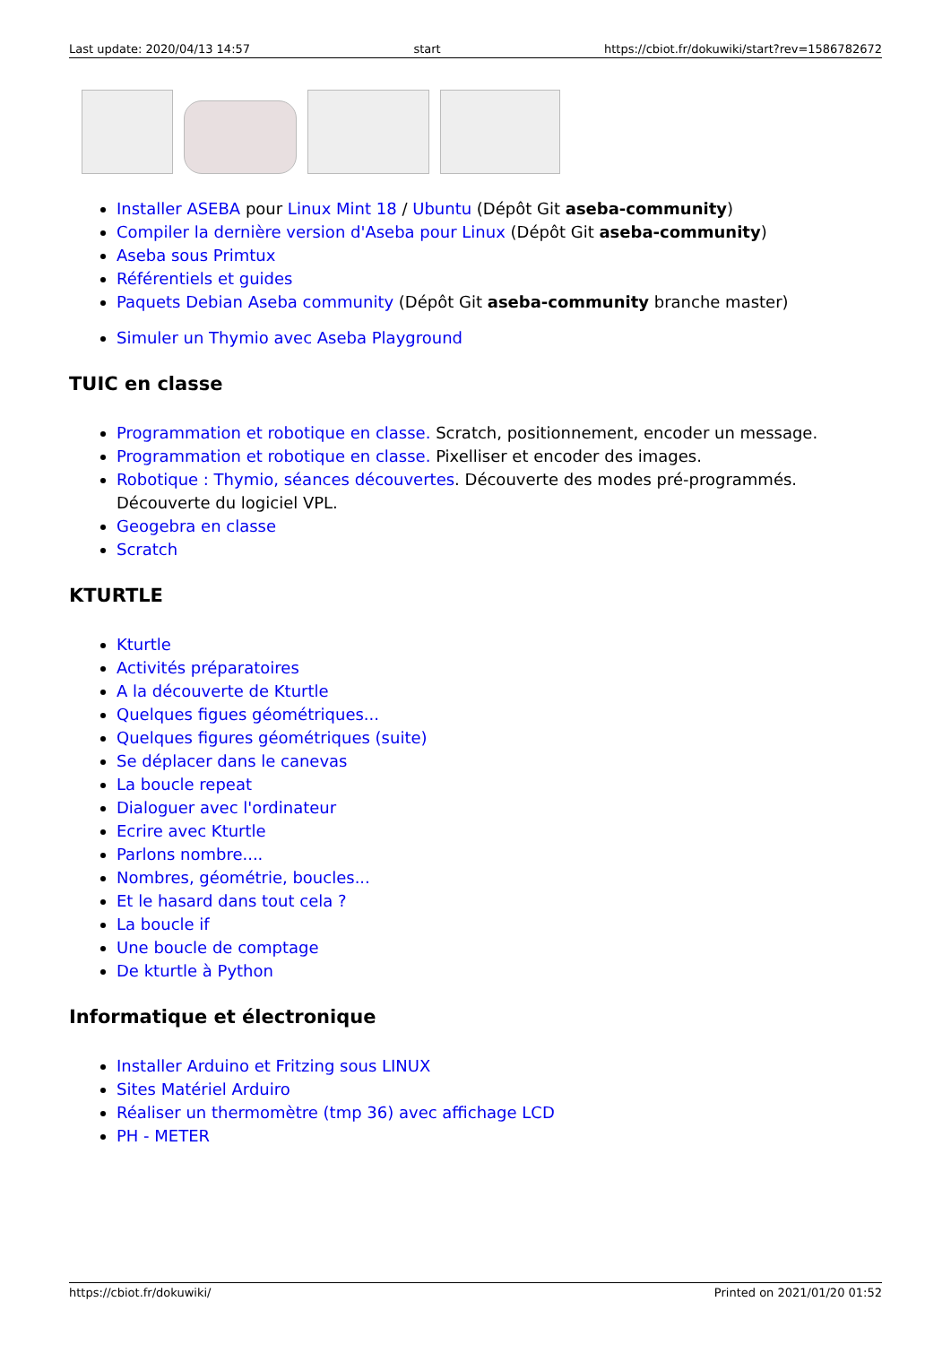Last update: 2020/04/13 14:57 start https://cbiot.fr/dokuwiki/start?rev=1586782672
Installer ASEBA pour Linux Mint 18 / Ubuntu (Dépôt Git aseba-community)
Compiler la dernière version d'Aseba pour Linux (Dépôt Git aseba-community)
Aseba sous Primtux
Référentiels et guides
Paquets Debian Aseba community (Dépôt Git aseba-community branche master)
Simuler un Thymio avec Aseba Playground
TUIC en classe
Programmation et robotique en classe. Scratch, positionnement, encoder un message.
Programmation et robotique en classe. Pixelliser et encoder des images.
Robotique : Thymio, séances découvertes. Découverte des modes pré-programmés. Découverte du logiciel VPL.
Geogebra en classe
Scratch
KTURTLE
Kturtle
Activités préparatoires
A la découverte de Kturtle
Quelques figues géométriques...
Quelques figures géométriques (suite)
Se déplacer dans le canevas
La boucle repeat
Dialoguer avec l'ordinateur
Ecrire avec Kturtle
Parlons nombre....
Nombres, géométrie, boucles...
Et le hasard dans tout cela ?
La boucle if
Une boucle de comptage
De kturtle à Python
Informatique et électronique
Installer Arduino et Fritzing sous LINUX
Sites Matériel Arduiro
Réaliser un thermomètre (tmp 36) avec affichage LCD
PH - METER
https://cbiot.fr/dokuwiki/ Printed on 2021/01/20 01:52